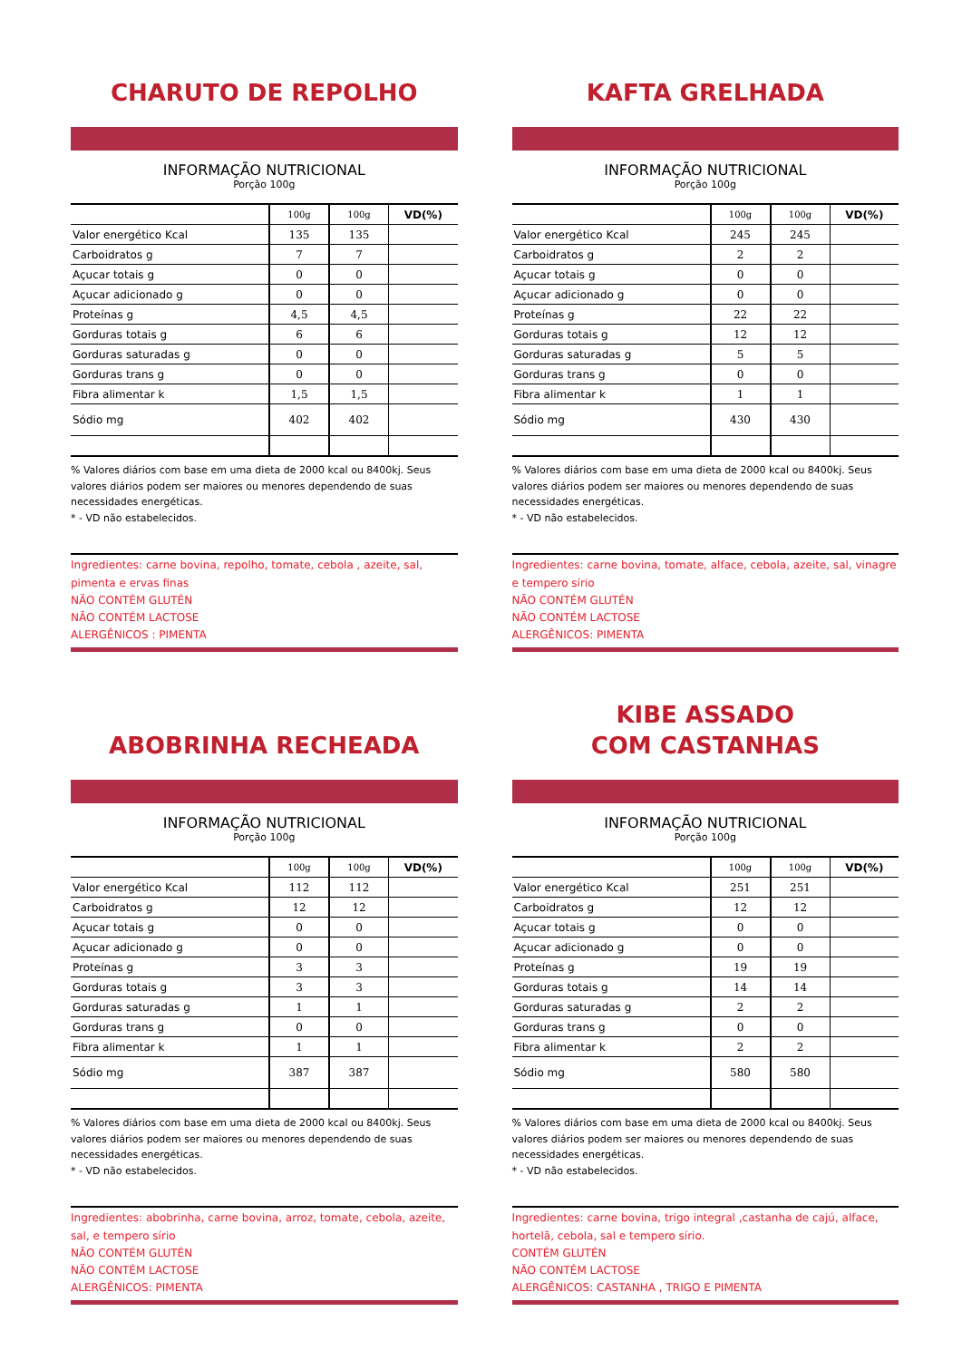CHARUTO DE REPOLHO
INFORMAÇÃO NUTRICIONAL
Porção 100g
| | 100g | 100g | VD(%) |
| --- | --- | --- | --- |
| Valor energético Kcal | 135 | 135 | |
| Carboidratos g | 7 | 7 | |
| Açucar totais g | 0 | 0 | |
| Açucar adicionado g | 0 | 0 | |
| Proteínas g | 4,5 | 4,5 | |
| Gorduras totais g | 6 | 6 | |
| Gorduras saturadas g | 0 | 0 | |
| Gorduras trans g | 0 | 0 | |
| Fibra alimentar k | 1,5 | 1,5 | |
| Sódio mg | 402 | 402 | |
% Valores diários com base em uma dieta de 2000 kcal ou 8400kj. Seus valores diários podem ser maiores ou menores dependendo de suas necessidades energéticas.
* - VD não estabelecidos.
Ingredientes: carne bovina, repolho, tomate, cebola , azeite, sal, pimenta e ervas finas
NÃO CONTÉM GLUTÉN
NÃO CONTÉM LACTOSE
ALERGÊNICOS : PIMENTA
KAFTA GRELHADA
INFORMAÇÃO NUTRICIONAL
Porção 100g
| | 100g | 100g | VD(%) |
| --- | --- | --- | --- |
| Valor energético Kcal | 245 | 245 | |
| Carboidratos g | 2 | 2 | |
| Açucar totais g | 0 | 0 | |
| Açucar adicionado g | 0 | 0 | |
| Proteínas g | 22 | 22 | |
| Gorduras totais g | 12 | 12 | |
| Gorduras saturadas g | 5 | 5 | |
| Gorduras trans g | 0 | 0 | |
| Fibra alimentar k | 1 | 1 | |
| Sódio mg | 430 | 430 | |
% Valores diários com base em uma dieta de 2000 kcal ou 8400kj. Seus valores diários podem ser maiores ou menores dependendo de suas necessidades energéticas.
* - VD não estabelecidos.
Ingredientes: carne bovina, tomate, alface, cebola, azeite, sal, vinagre e tempero sírio
NÃO CONTÉM GLUTÉN
NÃO CONTÉM LACTOSE
ALERGÊNICOS: PIMENTA
ABOBRINHA RECHEADA
INFORMAÇÃO NUTRICIONAL
Porção 100g
| | 100g | 100g | VD(%) |
| --- | --- | --- | --- |
| Valor energético Kcal | 112 | 112 | |
| Carboidratos g | 12 | 12 | |
| Açucar totais g | 0 | 0 | |
| Açucar adicionado g | 0 | 0 | |
| Proteínas g | 3 | 3 | |
| Gorduras totais g | 3 | 3 | |
| Gorduras saturadas g | 1 | 1 | |
| Gorduras trans g | 0 | 0 | |
| Fibra alimentar k | 1 | 1 | |
| Sódio mg | 387 | 387 | |
% Valores diários com base em uma dieta de 2000 kcal ou 8400kj. Seus valores diários podem ser maiores ou menores dependendo de suas necessidades energéticas.
* - VD não estabelecidos.
Ingredientes: abobrinha, carne bovina, arroz, tomate, cebola, azeite, sal, e tempero sírio
NÃO CONTÉM GLUTÉN
NÃO CONTÉM LACTOSE
ALERGÊNICOS: PIMENTA
KIBE ASSADO
COM CASTANHAS
INFORMAÇÃO NUTRICIONAL
Porção 100g
| | 100g | 100g | VD(%) |
| --- | --- | --- | --- |
| Valor energético Kcal | 251 | 251 | |
| Carboidratos g | 12 | 12 | |
| Açucar totais g | 0 | 0 | |
| Açucar adicionado g | 0 | 0 | |
| Proteínas g | 19 | 19 | |
| Gorduras totais g | 14 | 14 | |
| Gorduras saturadas g | 2 | 2 | |
| Gorduras trans g | 0 | 0 | |
| Fibra alimentar k | 2 | 2 | |
| Sódio mg | 580 | 580 | |
% Valores diários com base em uma dieta de 2000 kcal ou 8400kj. Seus valores diários podem ser maiores ou menores dependendo de suas necessidades energéticas.
* - VD não estabelecidos.
Ingredientes: carne bovina, trigo integral ,castanha de cajú, alface, hortelã, cebola, sal e tempero sírio.
CONTÉM GLUTÉN
NÃO CONTÉM LACTOSE
ALERGÊNICOS: CASTANHA , TRIGO E PIMENTA